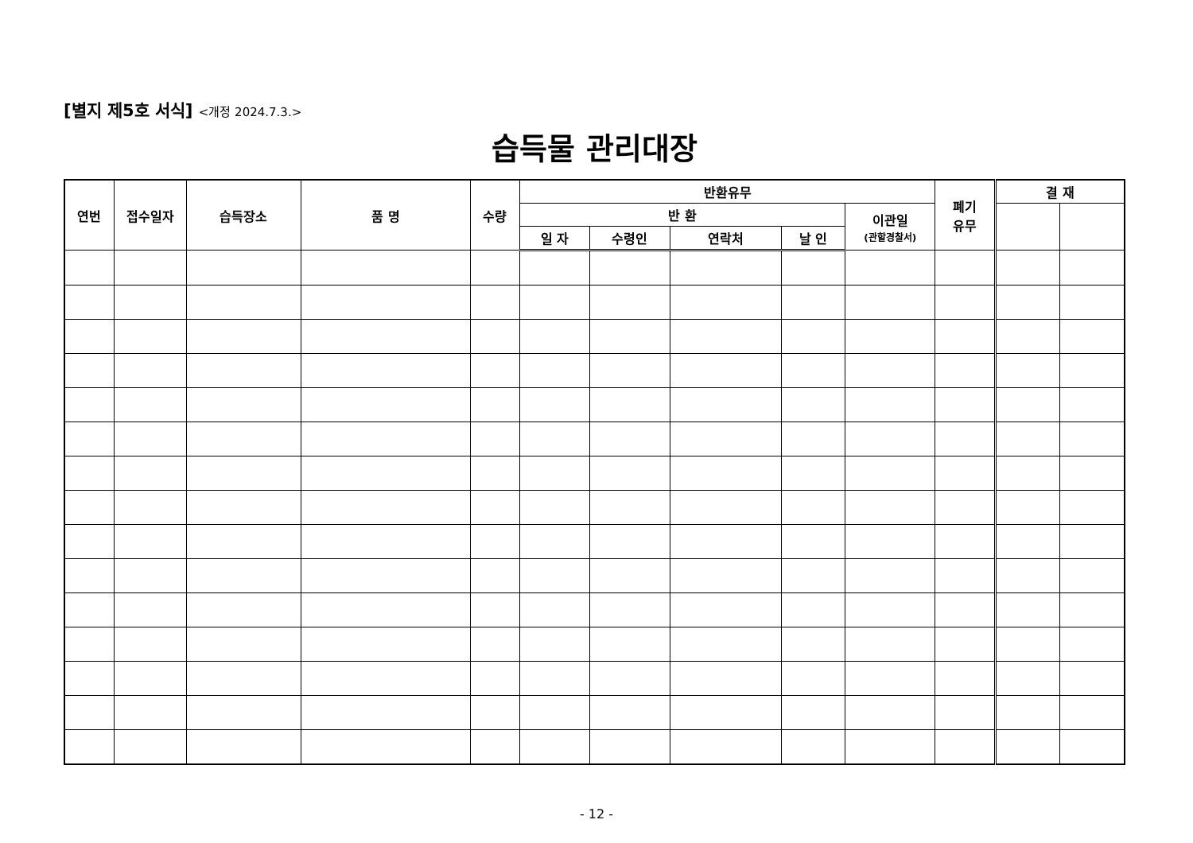[별지 제5호 서식] <개정 2024.7.3.>
습득물 관리대장
| 연번 | 접수일자 | 습득장소 | 품 명 | 수량 | 반환유무 | | | | | 폐기 유무 | 결 재 | |
| --- | --- | --- | --- | --- | --- | --- | --- | --- | --- | --- | --- | --- |
| | | | | | 반 환 | | | | 이관일 (관할경찰서) | | | |
| | | | | | 일 자 | 수령인 | 연락처 | 날 인 | | | | |
- 12 -